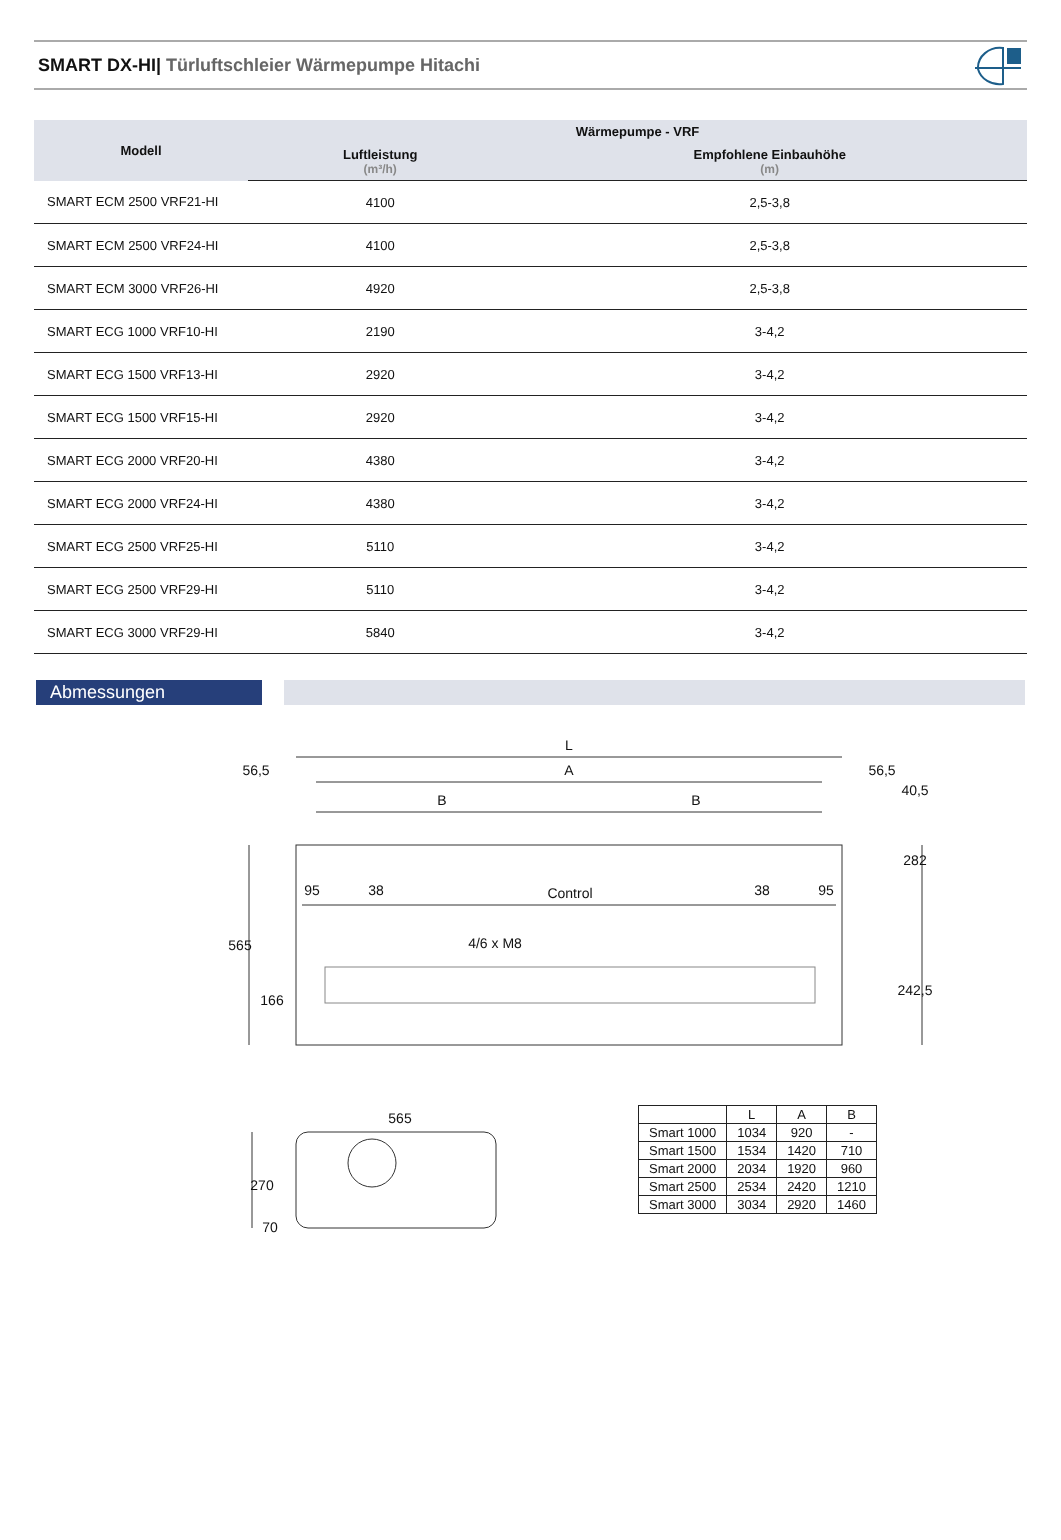SMART DX-HI| Türluftschleier Wärmepumpe Hitachi
| Modell | Wärmepumpe - VRF | |
| --- | --- | --- |
| | Luftleistung (m³/h) | Empfohlene Einbauhöhe (m) |
| SMART ECM 2500 VRF21-HI | 4100 | 2,5-3,8 |
| SMART ECM 2500 VRF24-HI | 4100 | 2,5-3,8 |
| SMART ECM 3000 VRF26-HI | 4920 | 2,5-3,8 |
| SMART ECG 1000 VRF10-HI | 2190 | 3-4,2 |
| SMART ECG 1500 VRF13-HI | 2920 | 3-4,2 |
| SMART ECG 1500 VRF15-HI | 2920 | 3-4,2 |
| SMART ECG 2000 VRF20-HI | 4380 | 3-4,2 |
| SMART ECG 2000 VRF24-HI | 4380 | 3-4,2 |
| SMART ECG 2500 VRF25-HI | 5110 | 3-4,2 |
| SMART ECG 2500 VRF29-HI | 5110 | 3-4,2 |
| SMART ECG 3000 VRF29-HI | 5840 | 3-4,2 |
Abmessungen
L
A
B
B
56,5
56,5
Control
4/6 x M8
95
38
38
95
565
166
40,5
282
242,5
565
270
70
| | L | A | B |
| --- | --- | --- | --- |
| Smart 1000 | 1034 | 920 | - |
| Smart 1500 | 1534 | 1420 | 710 |
| Smart 2000 | 2034 | 1920 | 960 |
| Smart 2500 | 2534 | 2420 | 1210 |
| Smart 3000 | 3034 | 2920 | 1460 |